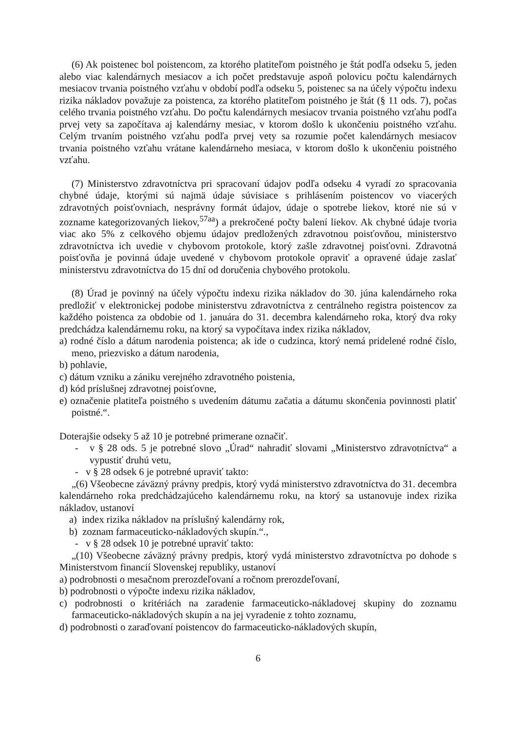(6) Ak poistenec bol poistencom, za ktorého platiteľom poistného je štát podľa odseku 5, jeden alebo viac kalendárnych mesiacov a ich počet predstavuje aspoň polovicu počtu kalendárnych mesiacov trvania poistného vzťahu v období podľa odseku 5, poistenec sa na účely výpočtu indexu rizika nákladov považuje za poistenca, za ktorého platiteľom poistného je štát (§ 11 ods. 7), počas celého trvania poistného vzťahu. Do počtu kalendárnych mesiacov trvania poistného vzťahu podľa prvej vety sa započítava aj kalendárny mesiac, v ktorom došlo k ukončeniu poistného vzťahu. Celým trvaním poistného vzťahu podľa prvej vety sa rozumie počet kalendárnych mesiacov trvania poistného vzťahu vrátane kalendárneho mesiaca, v ktorom došlo k ukončeniu poistného vzťahu.
(7) Ministerstvo zdravotníctva pri spracovaní údajov podľa odseku 4 vyradí zo spracovania chybné údaje, ktorými sú najmä údaje súvisiace s prihlásením poistencov vo viacerých zdravotných poisťovniach, nesprávny formát údajov, údaje o spotrebe liekov, ktoré nie sú v zozname kategorizovaných liekov,<sup>57aa</sup>) a prekročené počty balení liekov. Ak chybné údaje tvoria viac ako 5% z celkového objemu údajov predložených zdravotnou poisťovňou, ministerstvo zdravotníctva ich uvedie v chybovom protokole, ktorý zašle zdravotnej poisťovni. Zdravotná poisťovňa je povinná údaje uvedené v chybovom protokole opraviť a opravené údaje zaslať ministerstvu zdravotníctva do 15 dní od doručenia chybového protokolu.
(8) Úrad je povinný na účely výpočtu indexu rizika nákladov do 30. júna kalendárneho roka predložiť v elektronickej podobe ministerstvu zdravotníctva z centrálneho registra poistencov za každého poistenca za obdobie od 1. januára do 31. decembra kalendárneho roka, ktorý dva roky predchádza kalendárnemu roku, na ktorý sa vypočítava index rizika nákladov,
a) rodné číslo a dátum narodenia poistenca; ak ide o cudzinca, ktorý nemá pridelené rodné číslo, meno, priezvisko a dátum narodenia,
b) pohlavie,
c) dátum vzniku a zániku verejného zdravotného poistenia,
d) kód príslušnej zdravotnej poisťovne,
e) označenie platiteľa poistného s uvedením dátumu začatia a dátumu skončenia povinnosti platiť poistné.“.
Doterajšie odseky 5 až 10 je potrebné primerane označiť.
- v § 28 ods. 5 je potrebné slovo „Úrad“ nahradiť slovami „Ministerstvo zdravotníctva“ a vypustiť druhú vetu,
- v § 28 odsek 6 je potrebné upraviť takto:
„(6) Všeobecne záväzný právny predpis, ktorý vydá ministerstvo zdravotníctva do 31. decembra kalendárneho roka predchádzajúceho kalendárnemu roku, na ktorý sa ustanovuje index rizika nákladov, ustanoví
a) index rizika nákladov na príslušný kalendárny rok,
b) zoznam farmaceuticko-nákladových skupín.“.,
- v § 28 odsek 10 je potrebné upraviť takto:
„(10) Všeobecne záväzný právny predpis, ktorý vydá ministerstvo zdravotníctva po dohode s Ministerstvom financií Slovenskej republiky, ustanoví
a) podrobnosti o mesačnom prerozdeľovaní a ročnom prerozdeľovaní,
b) podrobnosti o výpočte indexu rizika nákladov,
c) podrobnosti o kritériách na zaradenie farmaceuticko-nákladovej skupiny do zoznamu farmaceuticko-nákladových skupín a na jej vyradenie z tohto zoznamu,
d) podrobnosti o zaraďovaní poistencov do farmaceuticko-nákladových skupín,
6